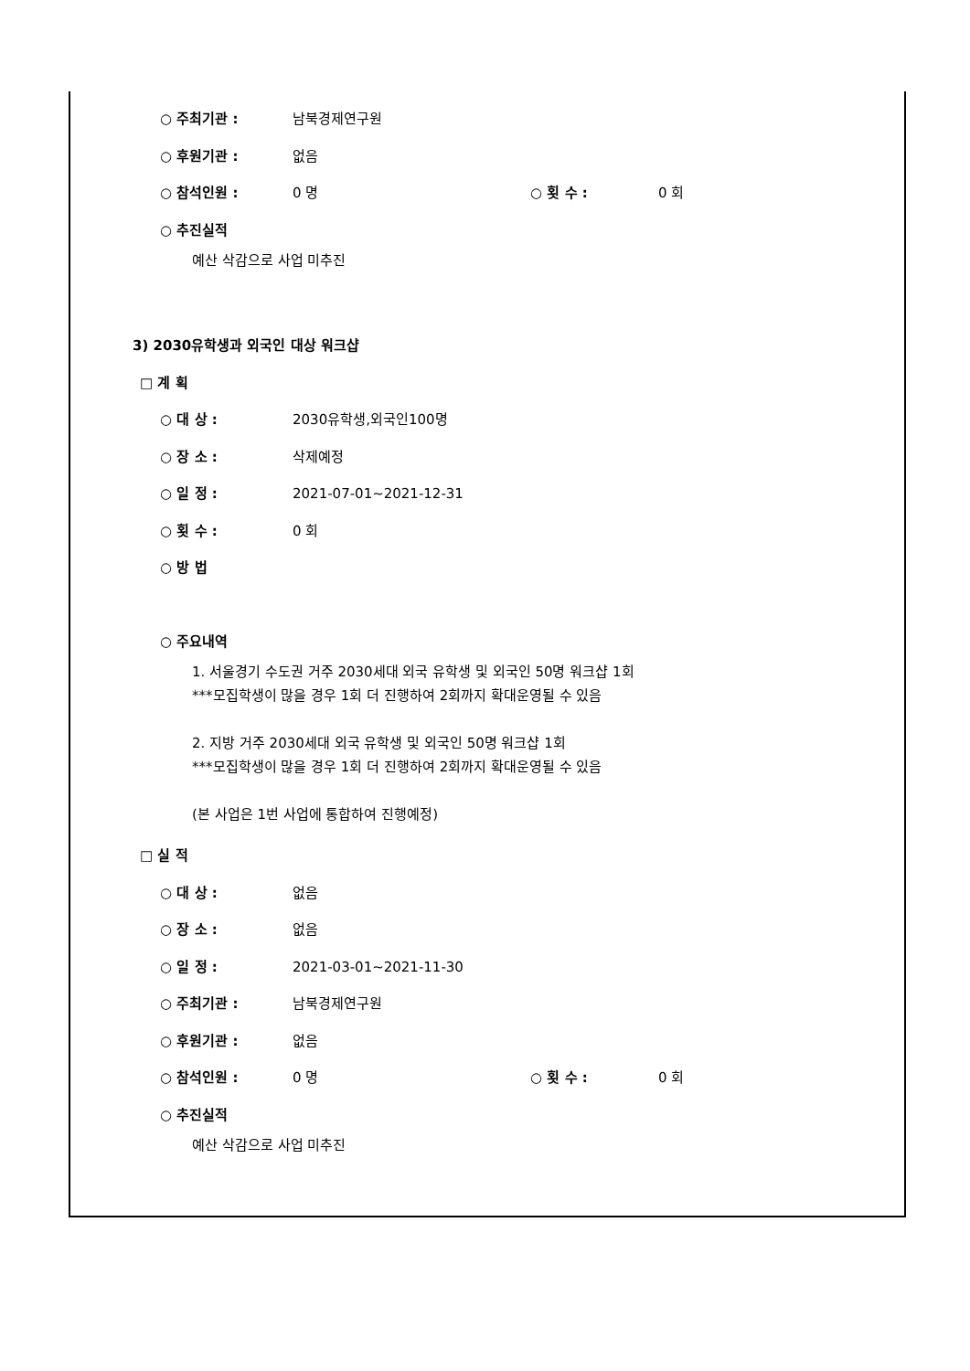○ 주최기관 : 남북경제연구원
○ 후원기관 : 없음
○ 참석인원 : 0 명 ○ 횟 수 : 0 회
○ 추진실적
예산 삭감으로 사업 미추진
3) 2030유학생과 외국인 대상 워크샵
□ 계 획
○ 대 상 : 2030유학생,외국인100명
○ 장 소 : 삭제예정
○ 일 정 : 2021-07-01~2021-12-31
○ 횟 수 : 0 회
○ 방 법
○ 주요내역
1. 서울경기 수도권 거주 2030세대 외국 유학생 및 외국인 50명 워크샵 1회
***모집학생이 많을 경우 1회 더 진행하여 2회까지 확대운영될 수 있음
2. 지방 거주 2030세대 외국 유학생 및 외국인 50명 워크샵 1회
***모집학생이 많을 경우 1회 더 진행하여 2회까지 확대운영될 수 있음
(본 사업은 1번 사업에 통합하여 진행예정)
□ 실 적
○ 대 상 : 없음
○ 장 소 : 없음
○ 일 정 : 2021-03-01~2021-11-30
○ 주최기관 : 남북경제연구원
○ 후원기관 : 없음
○ 참석인원 : 0 명 ○ 횟 수 : 0 회
○ 추진실적
예산 삭감으로 사업 미추진